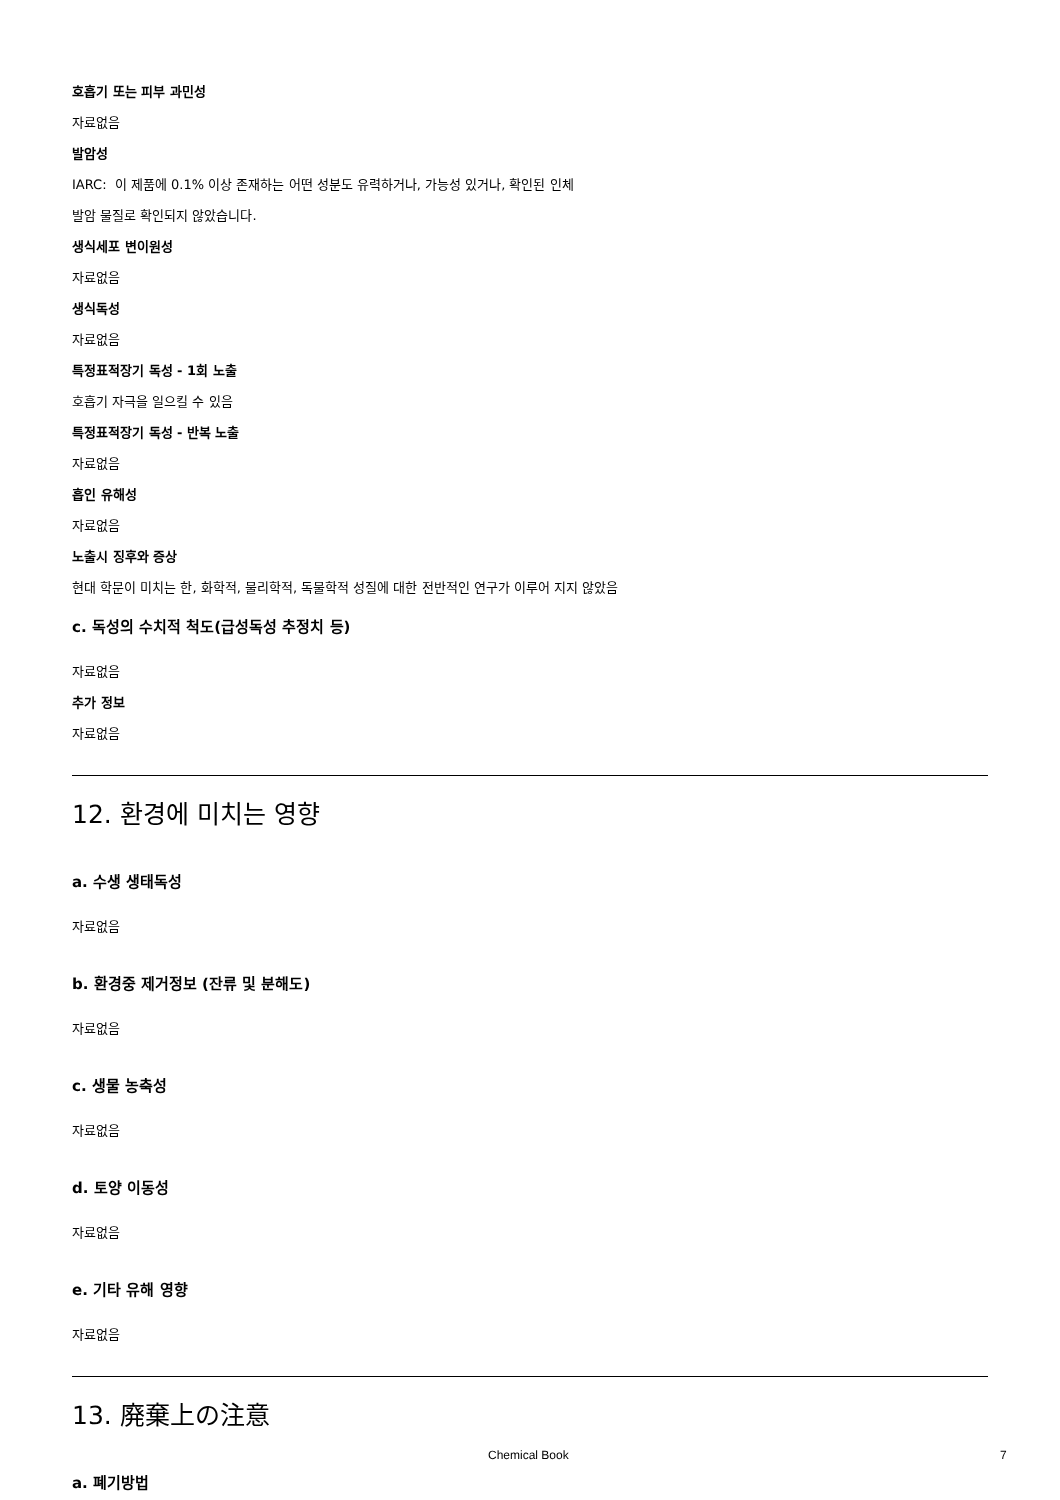호흡기 또는 피부 과민성
자료없음
발암성
IARC: 이 제품에 0.1% 이상 존재하는 어떤 성분도 유력하거나, 가능성 있거나, 확인된 인체
발암 물질로 확인되지 않았습니다.
생식세포 변이원성
자료없음
생식독성
자료없음
특정표적장기 독성 - 1회 노출
호흡기 자극을 일으킬 수 있음
특정표적장기 독성 - 반복 노출
자료없음
흡인 유해성
자료없음
노출시 징후와 증상
현대 학문이 미치는 한, 화학적, 물리학적, 독물학적 성질에 대한 전반적인 연구가 이루어 지지 않았음
c. 독성의 수치적 척도(급성독성 추정치 등)
자료없음
추가 정보
자료없음
12. 환경에 미치는 영향
a. 수생 생태독성
자료없음
b. 환경중 제거정보 (잔류 및 분해도)
자료없음
c. 생물 농축성
자료없음
d. 토양 이동성
자료없음
e. 기타 유해 영향
자료없음
13. 廃棄上の注意
a. 폐기방법
Chemical Book 7